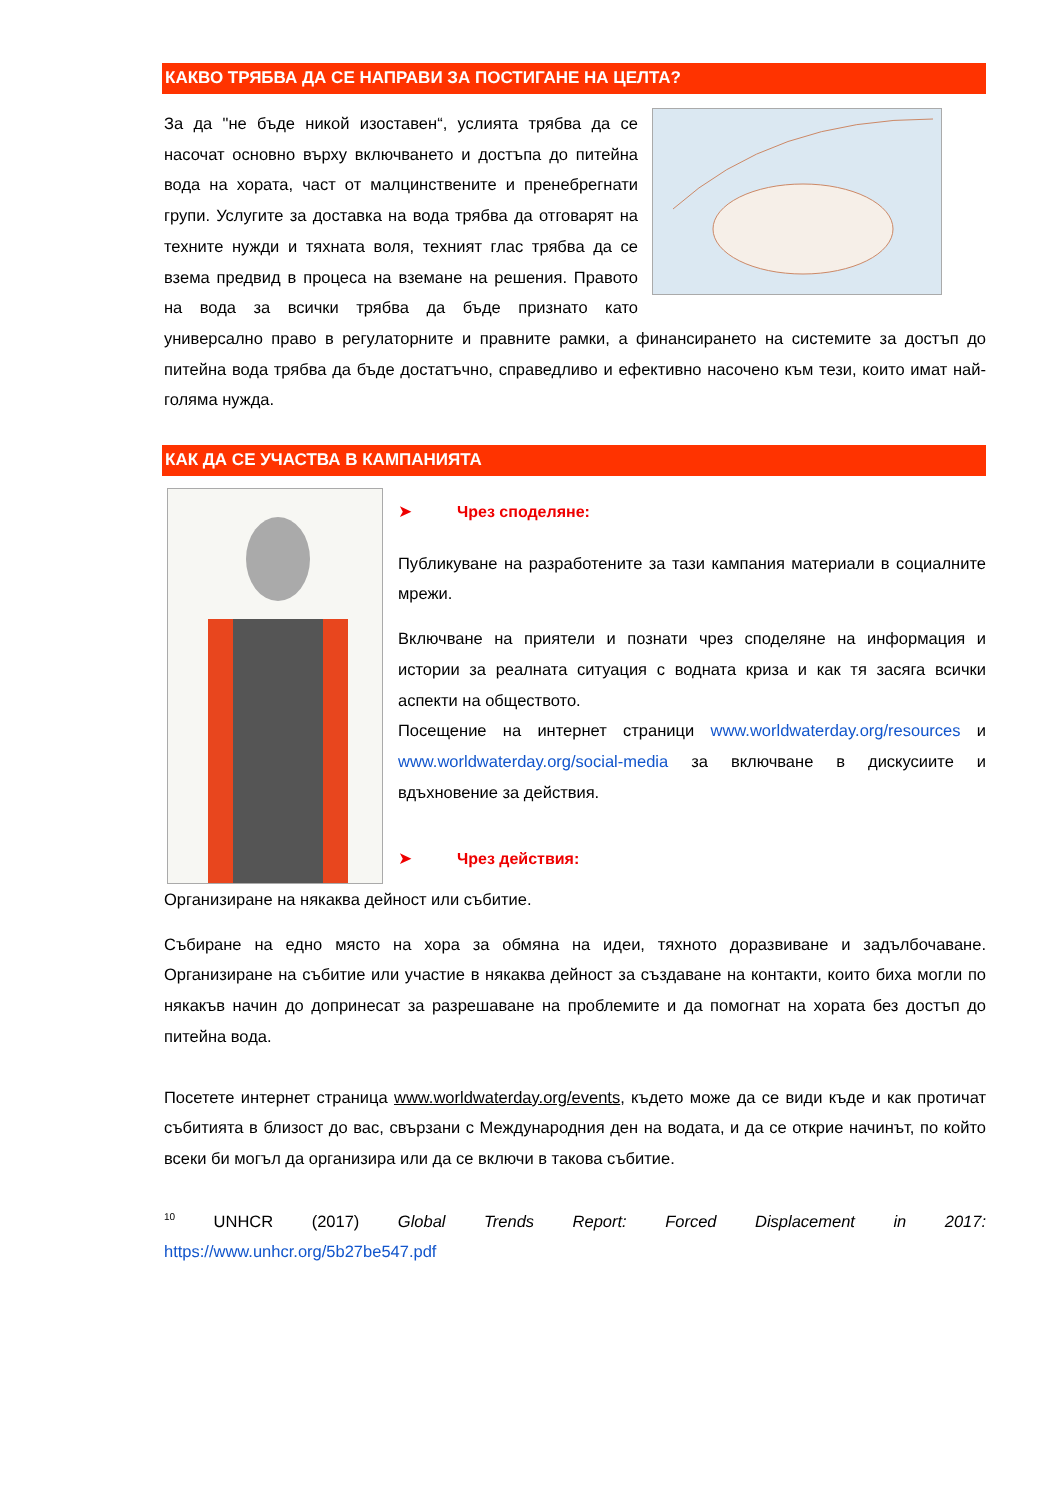КАКВО ТРЯБВА ДА СЕ НАПРАВИ ЗА ПОСТИГАНЕ НА ЦЕЛТА?
За да "не бъде никой изоставен“, услията трябва да се насочат основно върху включването и достъпа до питейна вода на хората, част от малцинствените и пренебрегнати групи. Услугите за доставка на вода трябва да отговарят на техните нужди и тяхната воля, техният глас трябва да се взема предвид в процеса на вземане на решения. Правото на вода за всички трябва да бъде признато като универсално право в регулаторните и правните рамки, а финансирането на системите за достъп до питейна вода трябва да бъде достатъчно, справедливо и ефективно насочено към тези, които имат най-голяма нужда.
КАК ДА СЕ УЧАСТВА В КАМПАНИЯТА
➤ Чрез споделяне:
Публикуване на разработените за тази кампания материали в социалните мрежи.
Включване на приятели и познати чрез споделяне на информация и истории за реалната ситуация с водната криза и как тя засяга всички аспекти на обществото.
Посещение на интернет страници www.worldwaterday.org/resources и www.worldwaterday.org/social-media за включване в дискусиите и вдъхновение за действия.
➤ Чрез действия:
Организиране на някаква дейност или събитие.
Събиране на едно място на хора за обмяна на идеи, тяхното доразвиване и задълбочаване. Организиране на събитие или участие в някаква дейност за създаване на контакти, които биха могли по някакъв начин до допринесат за разрешаване на проблемите и да помогнат на хората без достъп до питейна вода.
Посетете интернет страница www.worldwaterday.org/events, където може да се види къде и как протичат събитията в близост до вас, свързани с Международния ден на водата, и да се открие начинът, по който всеки би могъл да организира или да се включи в такова събитие.
<sup>10</sup> UNHCR (2017) Global Trends Report: Forced Displacement in 2017:
https://www.unhcr.org/5b27be547.pdf